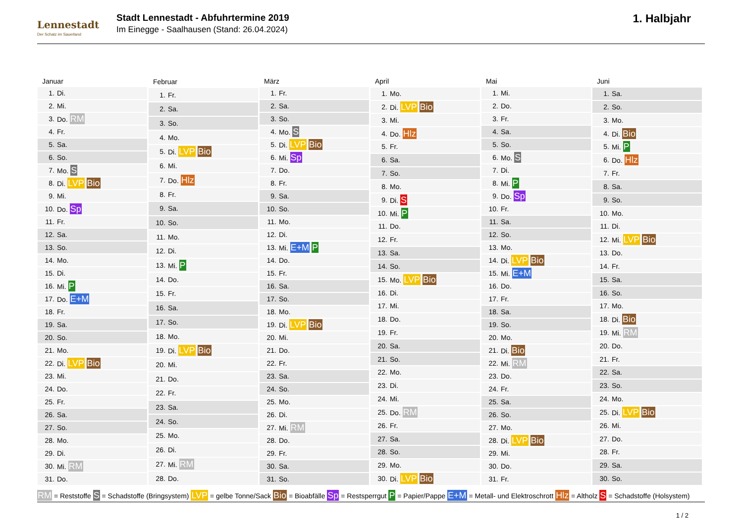Lennestadt
Der Schatz im Sauerland
Stadt Lennestadt - Abfuhrtermine 2019
Im Einegge - Saalhausen (Stand: 26.04.2024)
1. Halbjahr
| Januar | |
| --- | --- |
| 1. | Di. |
| 2. | Mi. |
| 3. | Do. RM |
| 4. | Fr. |
| 5. | Sa. |
| 6. | So. |
| 7. | Mo. S |
| 8. | Di. LVP Bio |
| 9. | Mi. |
| 10. | Do. Sp |
| 11. | Fr. |
| 12. | Sa. |
| 13. | So. |
| 14. | Mo. |
| 15. | Di. |
| 16. | Mi. P |
| 17. | Do. E+M |
| 18. | Fr. |
| 19. | Sa. |
| 20. | So. |
| 21. | Mo. |
| 22. | Di. LVP Bio |
| 23. | Mi. |
| 24. | Do. |
| 25. | Fr. |
| 26. | Sa. |
| 27. | So. |
| 28. | Mo. |
| 29. | Di. |
| 30. | Mi. RM |
| 31. | Do. |
| Februar | |
| --- | --- |
| 1. | Fr. |
| 2. | Sa. |
| 3. | So. |
| 4. | Mo. |
| 5. | Di. LVP Bio |
| 6. | Mi. |
| 7. | Do. Hlz |
| 8. | Fr. |
| 9. | Sa. |
| 10. | So. |
| 11. | Mo. |
| 12. | Di. |
| 13. | Mi. P |
| 14. | Do. |
| 15. | Fr. |
| 16. | Sa. |
| 17. | So. |
| 18. | Mo. |
| 19. | Di. LVP Bio |
| 20. | Mi. |
| 21. | Do. |
| 22. | Fr. |
| 23. | Sa. |
| 24. | So. |
| 25. | Mo. |
| 26. | Di. |
| 27. | Mi. RM |
| 28. | Do. |
| März | |
| --- | --- |
| 1. | Fr. |
| 2. | Sa. |
| 3. | So. |
| 4. | Mo. S |
| 5. | Di. LVP Bio |
| 6. | Mi. Sp |
| 7. | Do. |
| 8. | Fr. |
| 9. | Sa. |
| 10. | So. |
| 11. | Mo. |
| 12. | Di. |
| 13. | Mi. E+M P |
| 14. | Do. |
| 15. | Fr. |
| 16. | Sa. |
| 17. | So. |
| 18. | Mo. |
| 19. | Di. LVP Bio |
| 20. | Mi. |
| 21. | Do. |
| 22. | Fr. |
| 23. | Sa. |
| 24. | So. |
| 25. | Mo. |
| 26. | Di. |
| 27. | Mi. RM |
| 28. | Do. |
| 29. | Fr. |
| 30. | Sa. |
| 31. | So. |
| April | |
| --- | --- |
| 1. | Mo. |
| 2. | Di. LVP Bio |
| 3. | Mi. |
| 4. | Do. Hlz |
| 5. | Fr. |
| 6. | Sa. |
| 7. | So. |
| 8. | Mo. |
| 9. | Di. S |
| 10. | Mi. P |
| 11. | Do. |
| 12. | Fr. |
| 13. | Sa. |
| 14. | So. |
| 15. | Mo. LVP Bio |
| 16. | Di. |
| 17. | Mi. |
| 18. | Do. |
| 19. | Fr. |
| 20. | Sa. |
| 21. | So. |
| 22. | Mo. |
| 23. | Di. |
| 24. | Mi. |
| 25. | Do. RM |
| 26. | Fr. |
| 27. | Sa. |
| 28. | So. |
| 29. | Mo. |
| 30. | Di. LVP Bio |
| Mai | |
| --- | --- |
| 1. | Mi. |
| 2. | Do. |
| 3. | Fr. |
| 4. | Sa. |
| 5. | So. |
| 6. | Mo. S |
| 7. | Di. |
| 8. | Mi. P |
| 9. | Do. Sp |
| 10. | Fr. |
| 11. | Sa. |
| 12. | So. |
| 13. | Mo. |
| 14. | Di. LVP Bio |
| 15. | Mi. E+M |
| 16. | Do. |
| 17. | Fr. |
| 18. | Sa. |
| 19. | So. |
| 20. | Mo. |
| 21. | Di. Bio |
| 22. | Mi. RM |
| 23. | Do. |
| 24. | Fr. |
| 25. | Sa. |
| 26. | So. |
| 27. | Mo. |
| 28. | Di. LVP Bio |
| 29. | Mi. |
| 30. | Do. |
| 31. | Fr. |
| Juni | |
| --- | --- |
| 1. | Sa. |
| 2. | So. |
| 3. | Mo. |
| 4. | Di. Bio |
| 5. | Mi. P |
| 6. | Do. Hlz |
| 7. | Fr. |
| 8. | Sa. |
| 9. | So. |
| 10. | Mo. |
| 11. | Di. |
| 12. | Mi. LVP Bio |
| 13. | Do. |
| 14. | Fr. |
| 15. | Sa. |
| 16. | So. |
| 17. | Mo. |
| 18. | Di. Bio |
| 19. | Mi. RM |
| 20. | Do. |
| 21. | Fr. |
| 22. | Sa. |
| 23. | So. |
| 24. | Mo. |
| 25. | Di. LVP Bio |
| 26. | Mi. |
| 27. | Do. |
| 28. | Fr. |
| 29. | Sa. |
| 30. | So. |
RM = Reststoffe S = Schadstoffe (Bringsystem) LVP = gelbe Tonne/Sack Bio = Bioabfälle Sp = Restsperrgut P = Papier/Pappe E+M = Metall- und Elektroschrott Hlz = Altholz S = Schadstoffe (Holsystem)
1 / 2